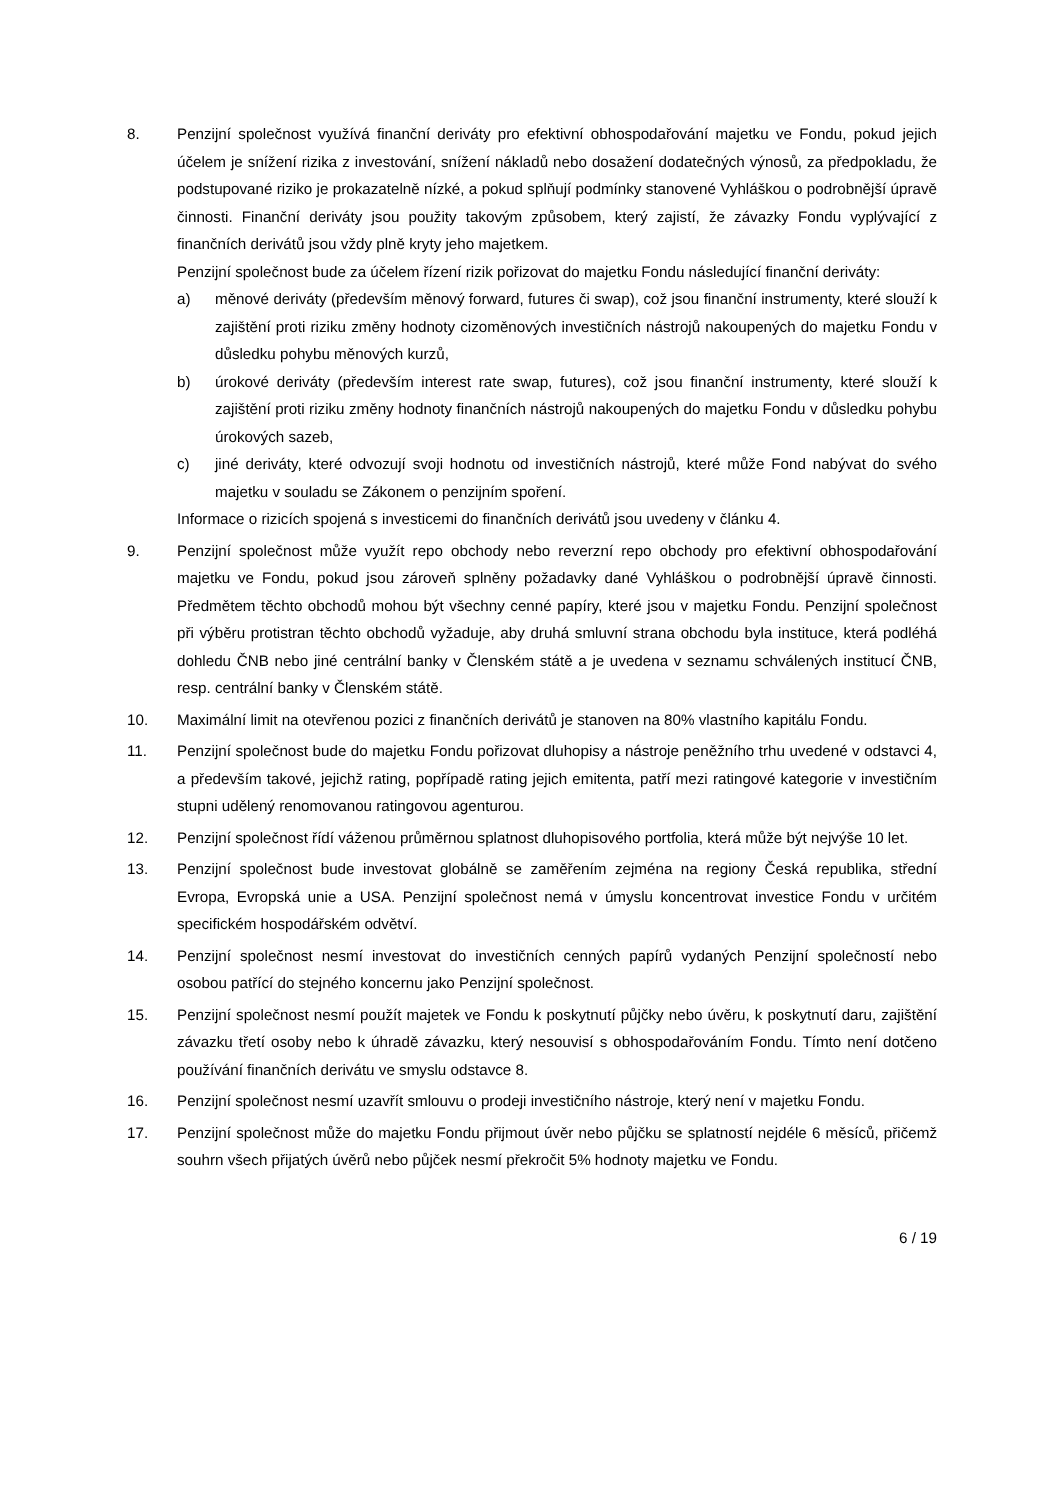8. Penzijní společnost využívá finanční deriváty pro efektivní obhospodařování majetku ve Fondu, pokud jejich účelem je snížení rizika z investování, snížení nákladů nebo dosažení dodatečných výnosů, za předpokladu, že podstupované riziko je prokazatelně nízké, a pokud splňují podmínky stanovené Vyhláškou o podrobnější úpravě činnosti. Finanční deriváty jsou použity takovým způsobem, který zajistí, že závazky Fondu vyplývající z finančních derivátů jsou vždy plně kryty jeho majetkem.
Penzijní společnost bude za účelem řízení rizik pořizovat do majetku Fondu následující finanční deriváty:
a) měnové deriváty (především měnový forward, futures či swap), což jsou finanční instrumenty, které slouží k zajištění proti riziku změny hodnoty cizoměnových investičních nástrojů nakoupených do majetku Fondu v důsledku pohybu měnových kurzů,
b) úrokové deriváty (především interest rate swap, futures), což jsou finanční instrumenty, které slouží k zajištění proti riziku změny hodnoty finančních nástrojů nakoupených do majetku Fondu v důsledku pohybu úrokových sazeb,
c) jiné deriváty, které odvozují svoji hodnotu od investičních nástrojů, které může Fond nabývat do svého majetku v souladu se Zákonem o penzijním spoření.
Informace o rizicích spojená s investicemi do finančních derivátů jsou uvedeny v článku 4.
9. Penzijní společnost může využít repo obchody nebo reverzní repo obchody pro efektivní obhospodařování majetku ve Fondu, pokud jsou zároveň splněny požadavky dané Vyhláškou o podrobnější úpravě činnosti. Předmětem těchto obchodů mohou být všechny cenné papíry, které jsou v majetku Fondu. Penzijní společnost při výběru protistran těchto obchodů vyžaduje, aby druhá smluvní strana obchodu byla instituce, která podléhá dohledu ČNB nebo jiné centrální banky v Členském státě a je uvedena v seznamu schválených institucí ČNB, resp. centrální banky v Členském státě.
10. Maximální limit na otevřenou pozici z finančních derivátů je stanoven na 80% vlastního kapitálu Fondu.
11. Penzijní společnost bude do majetku Fondu pořizovat dluhopisy a nástroje peněžního trhu uvedené v odstavci 4, a především takové, jejichž rating, popřípadě rating jejich emitenta, patří mezi ratingové kategorie v investičním stupni udělený renomovanou ratingovou agenturou.
12. Penzijní společnost řídí váženou průměrnou splatnost dluhopisového portfolia, která může být nejvýše 10 let.
13. Penzijní společnost bude investovat globálně se zaměřením zejména na regiony Česká republika, střední Evropa, Evropská unie a USA. Penzijní společnost nemá v úmyslu koncentrovat investice Fondu v určitém specifickém hospodářském odvětví.
14. Penzijní společnost nesmí investovat do investičních cenných papírů vydaných Penzijní společností nebo osobou patřící do stejného koncernu jako Penzijní společnost.
15. Penzijní společnost nesmí použít majetek ve Fondu k poskytnutí půjčky nebo úvěru, k poskytnutí daru, zajištění závazku třetí osoby nebo k úhradě závazku, který nesouvisí s obhospodařováním Fondu. Tímto není dotčeno používání finančních derivátu ve smyslu odstavce 8.
16. Penzijní společnost nesmí uzavřít smlouvu o prodeji investičního nástroje, který není v majetku Fondu.
17. Penzijní společnost může do majetku Fondu přijmout úvěr nebo půjčku se splatností nejdéle 6 měsíců, přičemž souhrn všech přijatých úvěrů nebo půjček nesmí překročit 5% hodnoty majetku ve Fondu.
6 / 19